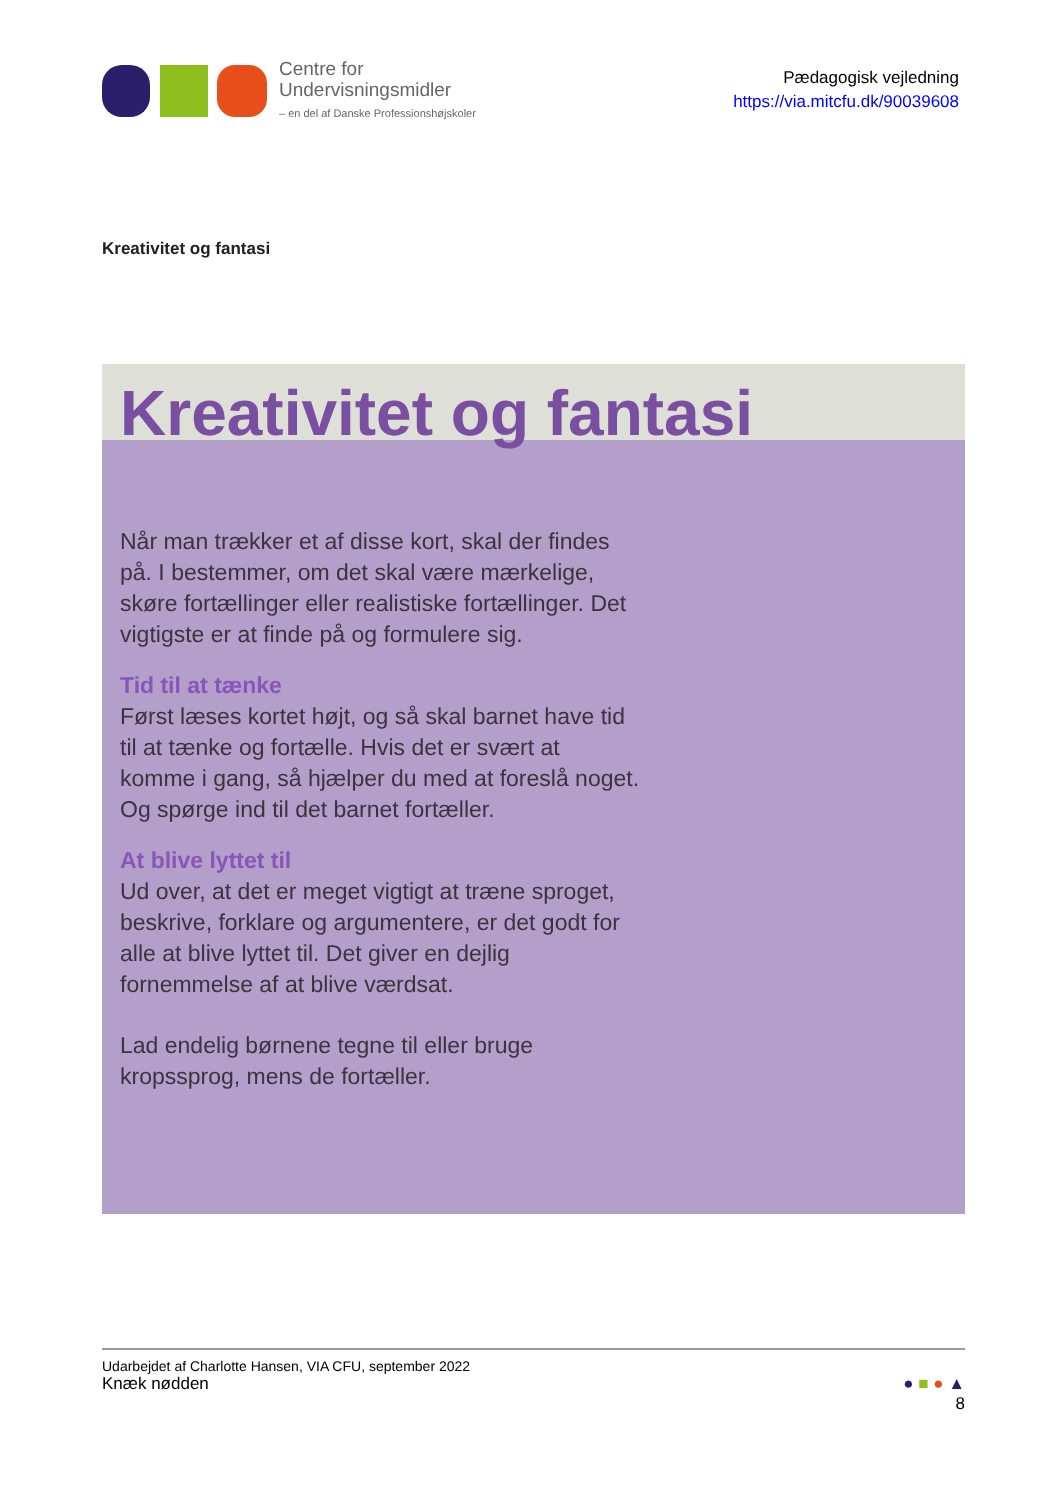Centre for
Undervisningsmidler
– en del af Danske Professionshøjskoler
Pædagogisk vejledning
https://via.mitcfu.dk/90039608
Kreativitet og fantasi
Kreativitet og fantasi
Når man trækker et af disse kort, skal der findes på. I bestemmer, om det skal være mærkelige, skøre fortællinger eller realistiske fortællinger. Det vigtigste er at finde på og formulere sig.
Tid til at tænke
Først læses kortet højt, og så skal barnet have tid til at tænke og fortælle. Hvis det er svært at komme i gang, så hjælper du med at foreslå noget. Og spørge ind til det barnet fortæller.
At blive lyttet til
Ud over, at det er meget vigtigt at træne sproget, beskrive, forklare og argumentere, er det godt for alle at blive lyttet til. Det giver en dejlig fornemmelse af at blive værdsat.
Lad endelig børnene tegne til eller bruge kropssprog, mens de fortæller.
Udarbejdet af Charlotte Hansen, VIA CFU, september 2022
Knæk nødden ● ■ ● ▲
8